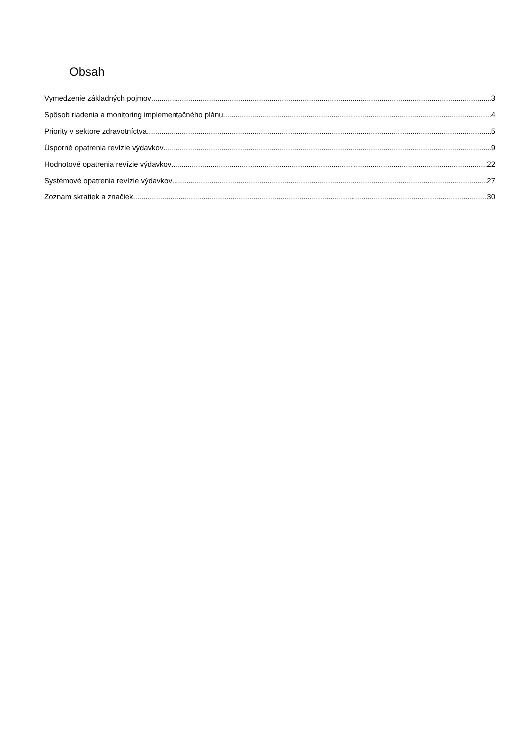Obsah
Vymedzenie základných pojmov 3
Spôsob riadenia a monitoring implementačného plánu 4
Priority v sektore zdravotníctva 5
Úsporné opatrenia revízie výdavkov 9
Hodnotové opatrenia revízie výdavkov 22
Systémové opatrenia revízie výdavkov 27
Zoznam skratiek a značiek 30